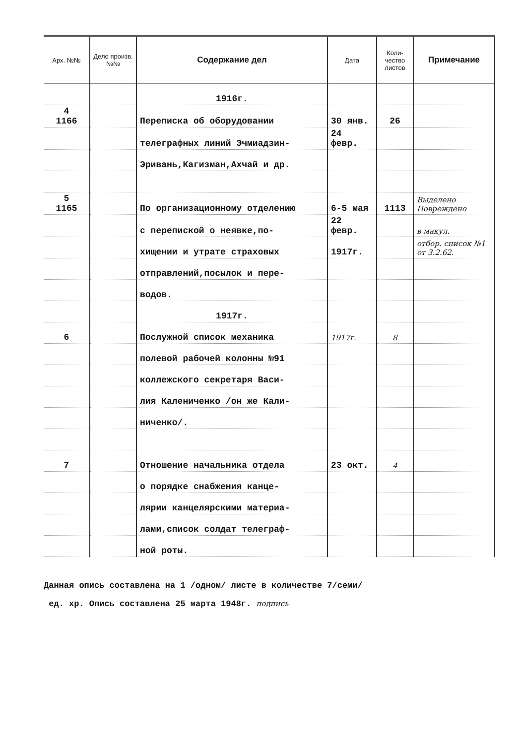| Арх. №№ | Дело произв. №№ | Содержание дел | Дата | Коли-чество листов | Примечание |
| --- | --- | --- | --- | --- | --- |
| | | 1916г. | | | |
| 4 1166 | | Переписка об оборудовании | 30 янв. | 26 | |
| | | телеграфных линий Эчмиадзин- | 24 февр. | | |
| | | Эривань,Кагизман,Ахчай и др. | | | |
| 5 1165 | | По организационному отделению | 6-5 мая | 1113 | Выделено Повреждено |
| | | с перепиской о неявке,по- | 22 февр. | | в макул. |
| | | хищении и утрате страховых | 1917г. | | отбор. список №1 от 3.2.62. |
| | | отправлений,посылок и пере- | | | |
| | | водов. | | | |
| | | 1917г. | | | |
| 6 | | Послужной список механика | 1917г. | 8 | |
| | | полевой рабочей колонны №91 | | | |
| | | коллежского секретаря Васи- | | | |
| | | лия Калениченко /он же Кали- | | | |
| | | ниченко/. | | | |
| 7 | | Отношение начальника отдела | 23 окт. | 4 | |
| | | о порядке снабжения канце- | | | |
| | | лярии канцелярскими материа- | | | |
| | | лами,список солдат телеграф- | | | |
| | | ной роты. | | | |
Данная опись составлена на 1 /одном/ листе в количестве 7/семи/
ед. хр. Опись составлена 25 марта 1948г. подпись